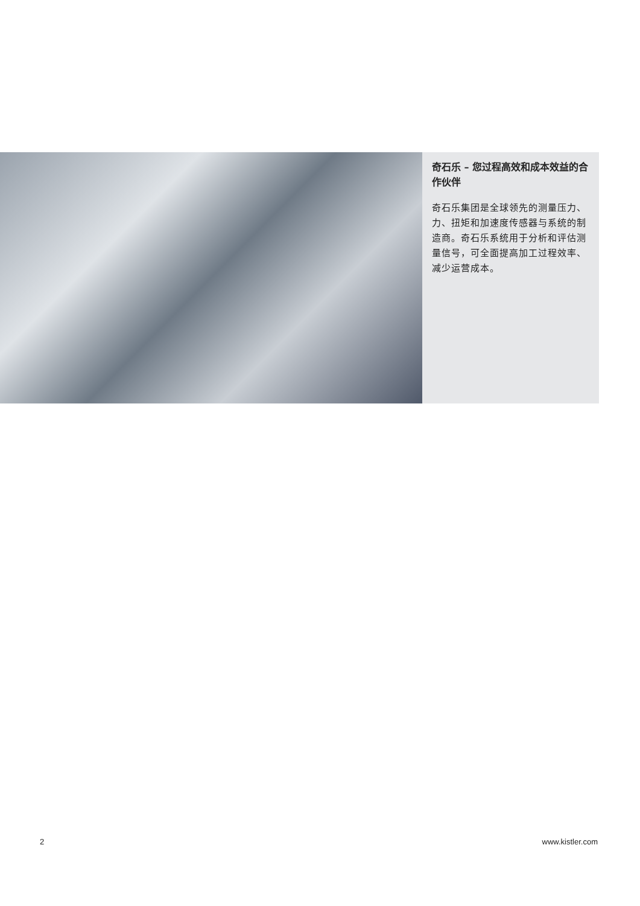奇石乐 – 您过程高效和成本效益的合作伙伴
奇石乐集团是全球领先的测量压力、力、扭矩和加速度传感器与系统的制造商。奇石乐系统用于分析和评估测量信号，可全面提高加工过程效率、减少运营成本。
2 www.kistler.com